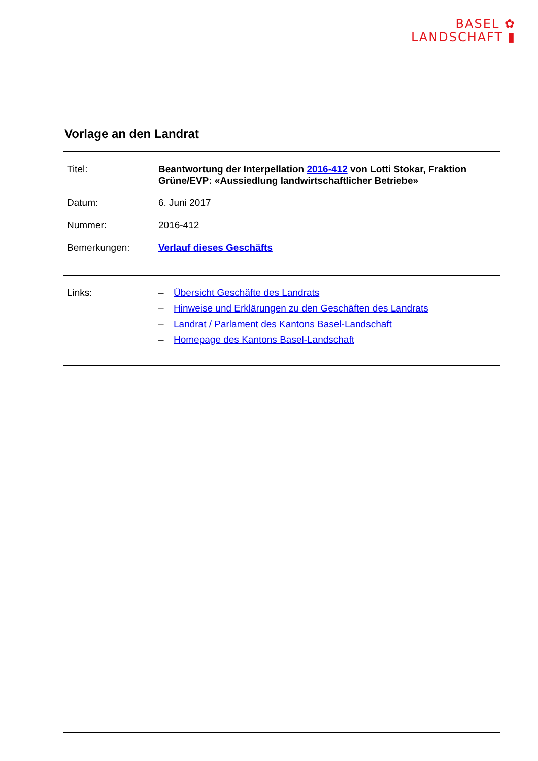BASEL ✿
LANDSCHAFT ▮
Vorlage an den Landrat
| Titel: | Beantwortung der Interpellation 2016-412 von Lotti Stokar, Fraktion Grüne/EVP: «Aussiedlung landwirtschaftlicher Betriebe» |
| Datum: | 6. Juni 2017 |
| Nummer: | 2016-412 |
| Bemerkungen: | Verlauf dieses Geschäfts |
| Links: | – | Übersicht Geschäfte des Landrats |
| | – | Hinweise und Erklärungen zu den Geschäften des Landrats |
| | – | Landrat / Parlament des Kantons Basel-Landschaft |
| | – | Homepage des Kantons Basel-Landschaft |